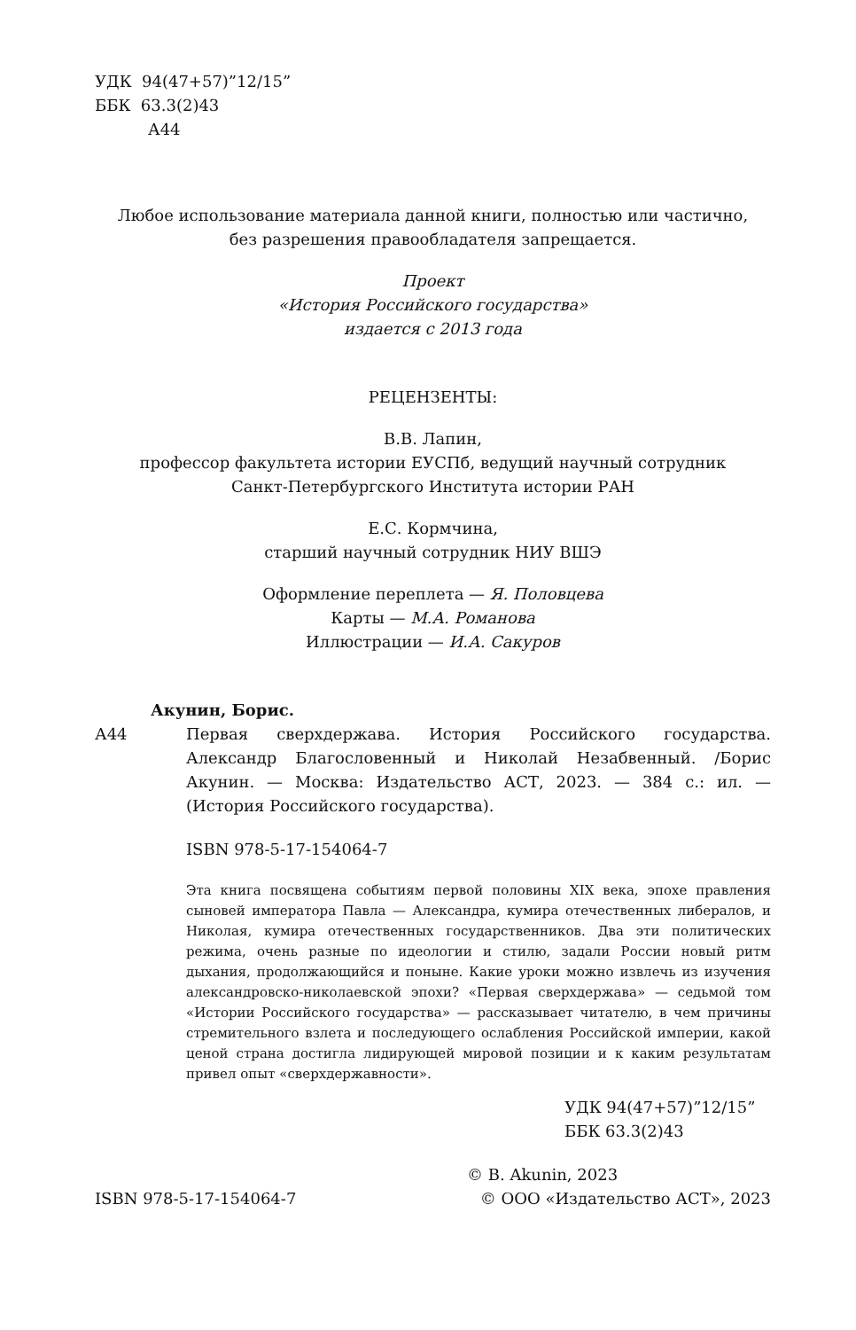УДК 94(47+57)”12/15”
ББК 63.3(2)43
А44
Любое использование материала данной книги, полностью или частично,
без разрешения правообладателя запрещается.
Проект
«История Российского государства»
издается с 2013 года
РЕЦЕНЗЕНТЫ:
В.В. Лапин,
профессор факультета истории ЕУСПб, ведущий научный сотрудник
Санкт-Петербургского Института истории РАН
Е.С. Кормчина,
старший научный сотрудник НИУ ВШЭ
Оформление переплета — Я. Половцева
Карты — М.А. Романова
Иллюстрации — И.А. Сакуров
Акунин, Борис.
А44 Первая сверхдержава. История Российского государства. Александр Благословенный и Николай Незабвенный. /Борис Акунин. — Москва: Издательство АСТ, 2023. — 384 с.: ил. — (История Российского государства).
ISBN 978-5-17-154064-7
Эта книга посвящена событиям первой половины XIX века, эпохе правления сыновей императора Павла — Александра, кумира отечественных либералов, и Николая, кумира отечественных государственников. Два эти политических режима, очень разные по идеологии и стилю, задали России новый ритм дыхания, продолжающийся и поныне. Какие уроки можно извлечь из изучения александровско-николаевской эпохи? «Первая сверхдержава» — седьмой том «Истории Российского государства» — рассказывает читателю, в чем причины стремительного взлета и последующего ослабления Российской империи, какой ценой страна достигла лидирующей мировой позиции и к каким результатам привел опыт «сверхдержавности».
УДК 94(47+57)”12/15”
ББК 63.3(2)43
© B. Akunin, 2023
ISBN 978-5-17-154064-7 © ООО «Издательство АСТ», 2023